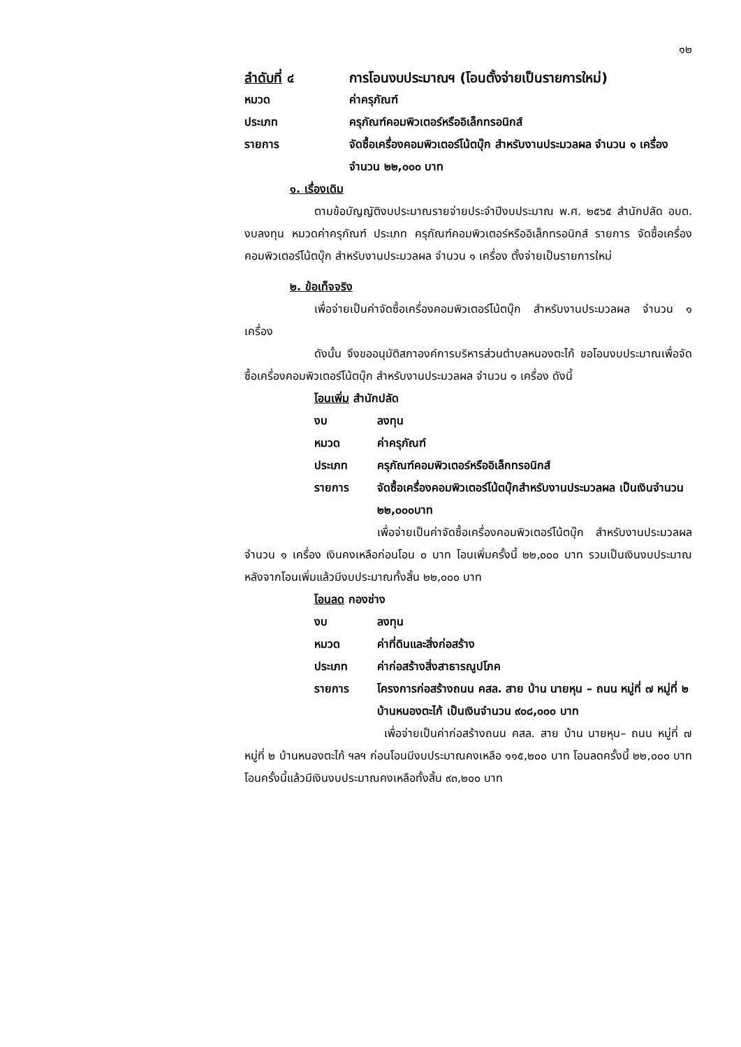๑๒
ลำดับที่ ๔ การโอนงบประมาณฯ (โอนตั้งจ่ายเป็นรายการใหม่)
หมวด ค่าครุภัณฑ์
ประเภท ครุภัณฑ์คอมพิวเตอร์หรืออิเล็กทรอนิกส์
รายการ จัดซื้อเครื่องคอมพิวเตอร์โน้ตบุ๊ก สำหรับงานประมวลผล จำนวน ๑ เครื่อง จำนวน ๒๒,๐๐๐ บาท
๑. เรื่องเดิม
ตามข้อบัญญัติงบประมาณรายจ่ายประจำปีงบประมาณ พ.ศ. ๒๕๖๕ สำนักปลัด อบต. งบลงทุน หมวดค่าครุภัณฑ์ ประเภท ครุภัณฑ์คอมพิวเตอร์หรืออิเล็กทรอนิกส์ รายการ จัดซื้อเครื่องคอมพิวเตอร์โน้ตบุ๊ก สำหรับงานประมวลผล จำนวน ๑ เครื่อง ตั้งจ่ายเป็นรายการใหม่
๒. ข้อเท็จจริง
เพื่อจ่ายเป็นค่าจัดซื้อเครื่องคอมพิวเตอร์โน้ตบุ๊ก สำหรับงานประมวลผล จำนวน ๑ เครื่อง
ดังนั้น จึงขออนุมัติสภาองค์การบริหารส่วนตำบลหนองตะไก้ ขอโอนงบประมาณเพื่อจัดซื้อเครื่องคอมพิวเตอร์โน้ตบุ๊ก สำหรับงานประมวลผล จำนวน ๑ เครื่อง ดังนี้
โอนเพิ่ม สำนักปลัด
งบ ลงทุน
หมวด ค่าครุภัณฑ์
ประเภท ครุภัณฑ์คอมพิวเตอร์หรืออิเล็กทรอนิกส์
รายการ จัดซื้อเครื่องคอมพิวเตอร์โน้ตบุ๊กสำหรับงานประมวลผล เป็นเงินจำนวน ๒๒,๐๐๐บาท
เพื่อจ่ายเป็นค่าจัดซื้อเครื่องคอมพิวเตอร์โน้ตบุ๊ก สำหรับงานประมวลผล จำนวน ๑ เครื่อง เงินคงเหลือก่อนโอน ๐ บาท โอนเพิ่มครั้งนี้ ๒๒,๐๐๐ บาท รวมเป็นเงินงบประมาณหลังจากโอนเพิ่มแล้วมีงบประมาณทั้งสิ้น ๒๒,๐๐๐ บาท
โอนลด กองช่าง
งบ ลงทุน
หมวด ค่าที่ดินและสิ่งก่อสร้าง
ประเภท ค่าก่อสร้างสิ่งสาธารณูปโภค
รายการ โครงการก่อสร้างถนน คสล. สาย บ้าน นายหุน – ถนน หมู่ที่ ๗ หมู่ที่ ๒ บ้านหนองตะไก้ เป็นเงินจำนวน ๙๐๘,๐๐๐ บาท
เพื่อจ่ายเป็นค่าก่อสร้างถนน คสล. สาย บ้าน นายหุน– ถนน หมู่ที่ ๗ หมู่ที่ ๒ บ้านหนองตะไก้ ฯลฯ ก่อนโอนมีงบประมาณคงเหลือ ๑๑๕,๒๐๐ บาท โอนลดครั้งนี้ ๒๒,๐๐๐ บาท โอนครั้งนี้แล้วมีเงินงบประมาณคงเหลือทั้งสิ้น ๙๓,๒๐๐ บาท